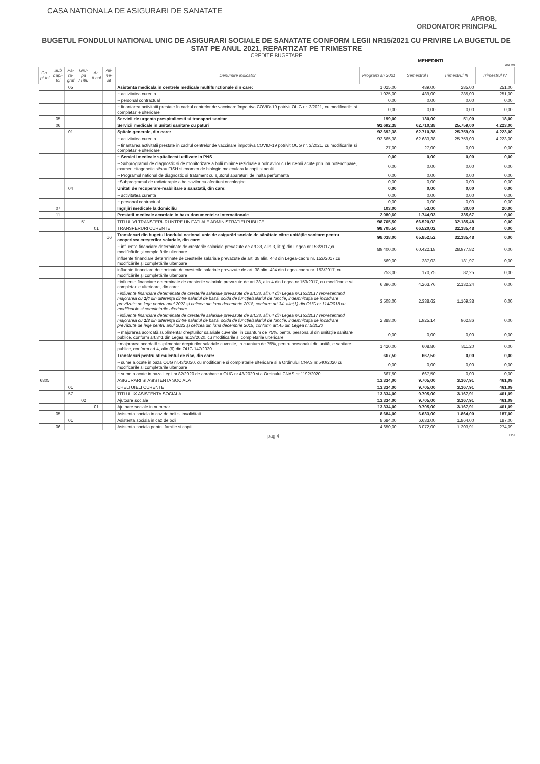CASA NATIONALA DE ASIGURARI DE SANATATE
APROB,
ORDONATOR PRINCIPAL
BUGETUL FONDULUI NATIONAL UNIC DE ASIGURARI SOCIALE DE SANATATE CONFORM LEGII NR15/2021 CU PRIVIRE LA BUGETUL DE STAT PE ANUL 2021, REPARTIZAT PE TRIMESTRE
CREDITE BUGETARE
MEHEDINTI
mii lei
| Ca-pi-tol | Sub capi-tol | Pa-ra-graf | Gru-pa /Titlu | Ar-ti-col | Ali-ne-at | Denumire indicator | Program an 2021 | Semestrul I | Trimestrul III | Trimestrul IV |
| --- | --- | --- | --- | --- | --- | --- | --- | --- | --- | --- |
| | | 05 | | | | Asistenta medicala in centrele medicale multifunctionale din care: | 1.025,00 | 489,00 | 285,00 | 251,00 |
| | | | | | | ~ activitatea curenta | 1.025,00 | 489,00 | 285,00 | 251,00 |
| | | | | | | ~ personal contractual | 0,00 | 0,00 | 0,00 | 0,00 |
| | | | | | | ~ finantarea activitatii prestate în cadrul centrelor de vaccinare împotriva COVID-19 potrivit OUG nr. 3/2021, cu modificarile si completarile ulterioare | 0,00 | 0,00 | 0,00 | 0,00 |
| | 05 | | | | | Servicii de urgenta prespitalicesti si transport sanitar | 199,00 | 130,00 | 51,00 | 18,00 |
| | 06 | | | | | Servicii medicale in unitati sanitare cu paturi | 92.692,38 | 62.710,38 | 25.759,00 | 4.223,00 |
| | | 01 | | | | Spitale generale, din care: | 92.692,38 | 62.710,38 | 25.759,00 | 4.223,00 |
| | | | | | | ~ activitatea curenta | 92.665,38 | 62.683,38 | 25.759,00 | 4.223,00 |
| | | | | | | ~ finantarea activitatii prestate în cadrul centrelor de vaccinare împotriva COVID-19 potrivit OUG nr. 3/2021, cu modificarile si completarile ulterioare | 27,00 | 27,00 | 0,00 | 0,00 |
| | | | | | | ~ Servicii medicale spitalicesti utilizate in PNS | 0,00 | 0,00 | 0,00 | 0,00 |
| | | | | | | ~ Subprogramul de diagnostic si de monitorizare a bolii minime reziduale a bolnavilor cu leucemii acute prin imunofenotipare, examen citogenetic si/sau FISH si examen de biologie moleculara la copii si adulti | 0,00 | 0,00 | 0,00 | 0,00 |
| | | | | | | ~ Programul national de diagnostic si tratament cu ajutorul aparaturii de inalta perfomanta | 0,00 | 0,00 | 0,00 | 0,00 |
| | | | | | | ~Subprogramul de radioterapie a bolnavilor cu afectiuni oncologice | 0,00 | 0,00 | 0,00 | 0,00 |
| | | 04 | | | | Unitati de recuperare-reabilitare a sanatatii, din care: | 0,00 | 0,00 | 0,00 | 0,00 |
| | | | | | | ~ activitatea curenta | 0,00 | 0,00 | 0,00 | 0,00 |
| | | | | | | ~ personal contractual | 0,00 | 0,00 | 0,00 | 0,00 |
| | 07 | | | | | Ingrijiri medicale la domiciliu | 103,00 | 53,00 | 30,00 | 20,00 |
| | 11 | | | | | Prestatii medicale acordate in baza documentelor internationale | 2.080,60 | 1.744,93 | 335,67 | 0,00 |
| | | | 51 | | | TITLUL VI TRANSFERURI INTRE UNITATI ALE ADMINISTRATIEI PUBLICE | 98.705,50 | 66.520,02 | 32.185,48 | 0,00 |
| | | | | 01 | | TRANSFERURI CURENTE | 98.705,50 | 66.520,02 | 32.185,48 | 0,00 |
| | | | | | 66 | Transferuri din bugetul fondului national unic de asigurări sociale de sănătate către unitățile sanitare pentru acoperirea creșterilor salariale, din care: | 98.038,00 | 65.852,52 | 32.185,48 | 0,00 |
| | | | | | | ~ influente financiare determinate de cresterile salariale prevazute de art.38, alin.3, lit.g) din Legea nr.153/2017,cu modificările și completările ulterioare | 89.400,00 | 60.422,18 | 28.977,82 | 0,00 |
| | | | | | | influente financiare determinate de cresterile salariale prevazute de art. 38 alin. 4^3 din Legea-cadru nr. 153/2017,cu modificările și completările ulterioare | 569,00 | 387,03 | 181,97 | 0,00 |
| | | | | | | influente financiare determinate de cresterile salariale prevazute de art. 38 alin. 4^4 din Legea-cadru nr. 153/2017, cu modificările și completările ulterioare | 253,00 | 170,75 | 82,25 | 0,00 |
| | | | | | | ~influente financiare determinate de cresterile salariale prevazute de art.38, alin.4 din Legea nr.153/2017, cu modificarile si completarile ulterioare, din care: | 6.396,00 | 4.263,76 | 2.132,24 | 0,00 |
| | | | | | | - influente financiare determinate de cresterile salariale prevazute de art.38, alin.4 din Legea nr.153/2017 reprezentand majorarea cu 1/4 din diferența dintre salariul de bază, solda de funcție/salariul de funcție, indemnizația de încadrare prevăzute de lege pentru anul 2022 și cel/cea din luna decembrie 2018, conform art.34, alin(1) din OUG nr.114/2018 cu modificarile si completarile ulterioare | 3.508,00 | 2.338,62 | 1.169,38 | 0,00 |
| | | | | | | - influente financiare determinate de cresterile salariale prevazute de art.38, alin.4 din Legea nr.153/2017 reprezentand majorarea cu 1/3 din diferența dintre salariul de bază, solda de funcție/salariul de funcție, indemnizația de încadrare prevăzute de lege pentru anul 2022 și cel/cea din luna decembrie 2019, conform art.45 din Legea nr.5/2020 | 2.888,00 | 1.925,14 | 962,86 | 0,00 |
| | | | | | | ~ majorarea acordată suplimentar drepturilor salariale cuvenite, in cuantum de 75%, pentru personalul din unitățile sanitare publice, conform art.3^1 din Legea nr.19/2020, cu modificarile si completarile ulterioare | 0,00 | 0,00 | 0,00 | 0,00 |
| | | | | | | ~majorarea acordată suplimentar drepturilor salariale cuvenite, in cuantum de 75%, pentru personalul din unitățile sanitare publice, conform art.4, alin.(6) din OUG 147/2020 | 1.420,00 | 608,80 | 811,20 | 0,00 |
| | | | | | | Transferuri pentru stimulentul de risc, din care: | 667,50 | 667,50 | 0,00 | 0,00 |
| | | | | | | ~ sume alocate in baza OUG nr.43/2020, cu modificarile si completarile ulterioare si a Ordinului CNAS nr.540/2020 cu modificarile si completarile ulterioare | 0,00 | 0,00 | 0,00 | 0,00 |
| | | | | | | ~ sume alocate in baza Legii nr.82/2020 de aprobare a OUG nr.43/2020 si a Ordinului CNAS nr.1192/2020 | 667,50 | 667,50 | 0,00 | 0,00 |
| 6805 | | | | | | ASIGURARI SI ASISTENTA SOCIALA | 13.334,00 | 9.705,00 | 3.167,91 | 461,09 |
| | | 01 | | | | CHELTUIELI CURENTE | 13.334,00 | 9.705,00 | 3.167,91 | 461,09 |
| | | 57 | | | | TITLUL IX ASISTENTA SOCIALA | 13.334,00 | 9.705,00 | 3.167,91 | 461,09 |
| | | | 02 | | | Ajutoare sociale | 13.334,00 | 9.705,00 | 3.167,91 | 461,09 |
| | | | | 01 | | Ajutoare sociale in numerar | 13.334,00 | 9.705,00 | 3.167,91 | 461,09 |
| | 05 | | | | | Asistenta sociala in caz de boli si invaliditati | 8.684,00 | 6.633,00 | 1.864,00 | 187,00 |
| | | 01 | | | | Asistenta sociala in caz de boli | 8.684,00 | 6.633,00 | 1.864,00 | 187,00 |
| | 06 | | | | | Asistenta sociala pentru familie si copii | 4.650,00 | 3.072,00 | 1.303,91 | 274,09 |
pag 4 T19